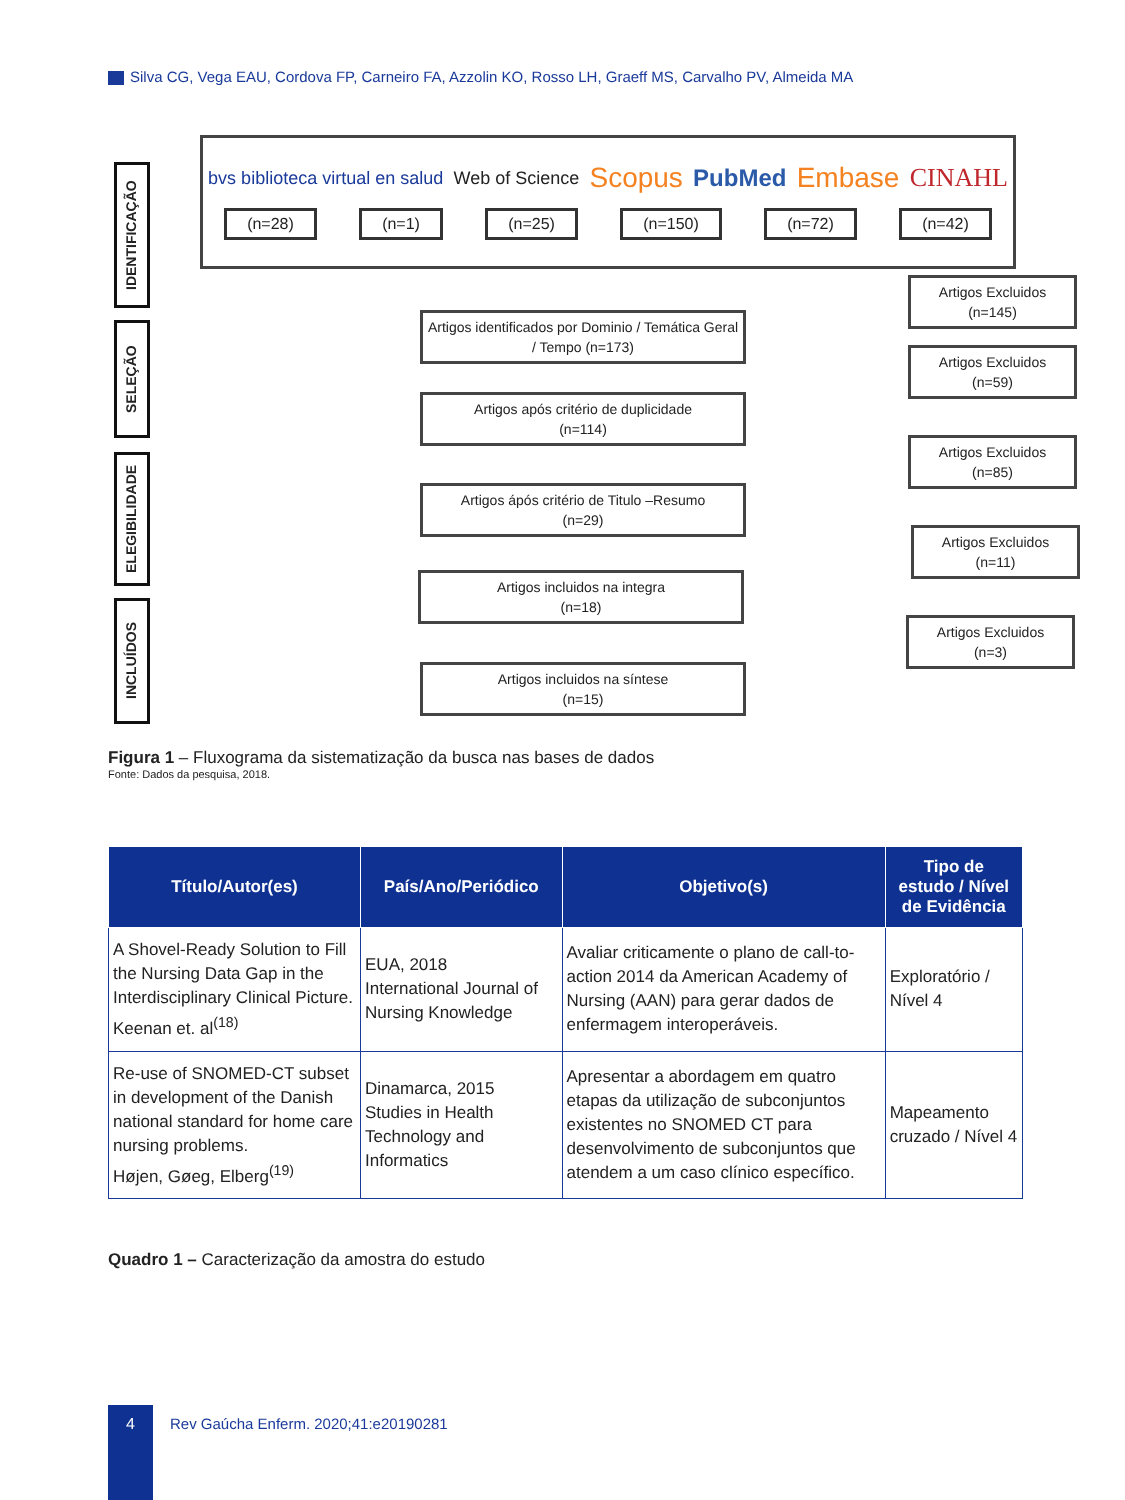Silva CG, Vega EAU, Cordova FP, Carneiro FA, Azzolin KO, Rosso LH, Graeff MS, Carvalho PV, Almeida MA
IDENTIFICAÇÃO
SELEÇÃO
ELEGIBILIDADE
INCLUÍDOS
bvs biblioteca virtual en salud Web of Science Scopus PubMed Embase CINAHL
(n=28) (n=1) (n=25) (n=150) (n=72) (n=42)
Artigos Excluidos
(n=145)
Artigos identificados por Dominio / Temática Geral / Tempo (n=173)
Artigos Excluidos
(n=59)
Artigos após critério de duplicidade
(n=114)
Artigos Excluidos
(n=85)
Artigos ápós critério de Titulo –Resumo
(n=29)
Artigos Excluidos
(n=11)
Artigos incluidos na integra
(n=18)
Artigos Excluidos
(n=3)
Artigos incluidos na síntese
(n=15)
Figura 1 – Fluxograma da sistematização da busca nas bases de dados
Fonte: Dados da pesquisa, 2018.
| Título/Autor(es) | País/Ano/Periódico | Objetivo(s) | Tipo de estudo / Nível de Evidência |
| --- | --- | --- | --- |
| A Shovel-Ready Solution to Fill the Nursing Data Gap in the Interdisciplinary Clinical Picture. Keenan et. al<sup>(18)</sup> | EUA, 2018 International Journal of Nursing Knowledge | Avaliar criticamente o plano de call-to-action 2014 da American Academy of Nursing (AAN) para gerar dados de enfermagem interoperáveis. | Exploratório / Nível 4 |
| Re-use of SNOMED-CT subset in development of the Danish national standard for home care nursing problems. Højen, Gøeg, Elberg<sup>(19)</sup> | Dinamarca, 2015 Studies in Health Technology and Informatics | Apresentar a abordagem em quatro etapas da utilização de subconjuntos existentes no SNOMED CT para desenvolvimento de subconjuntos que atendem a um caso clínico específico. | Mapeamento cruzado / Nível 4 |
Quadro 1 – Caracterização da amostra do estudo
4
Rev Gaúcha Enferm. 2020;41:e20190281